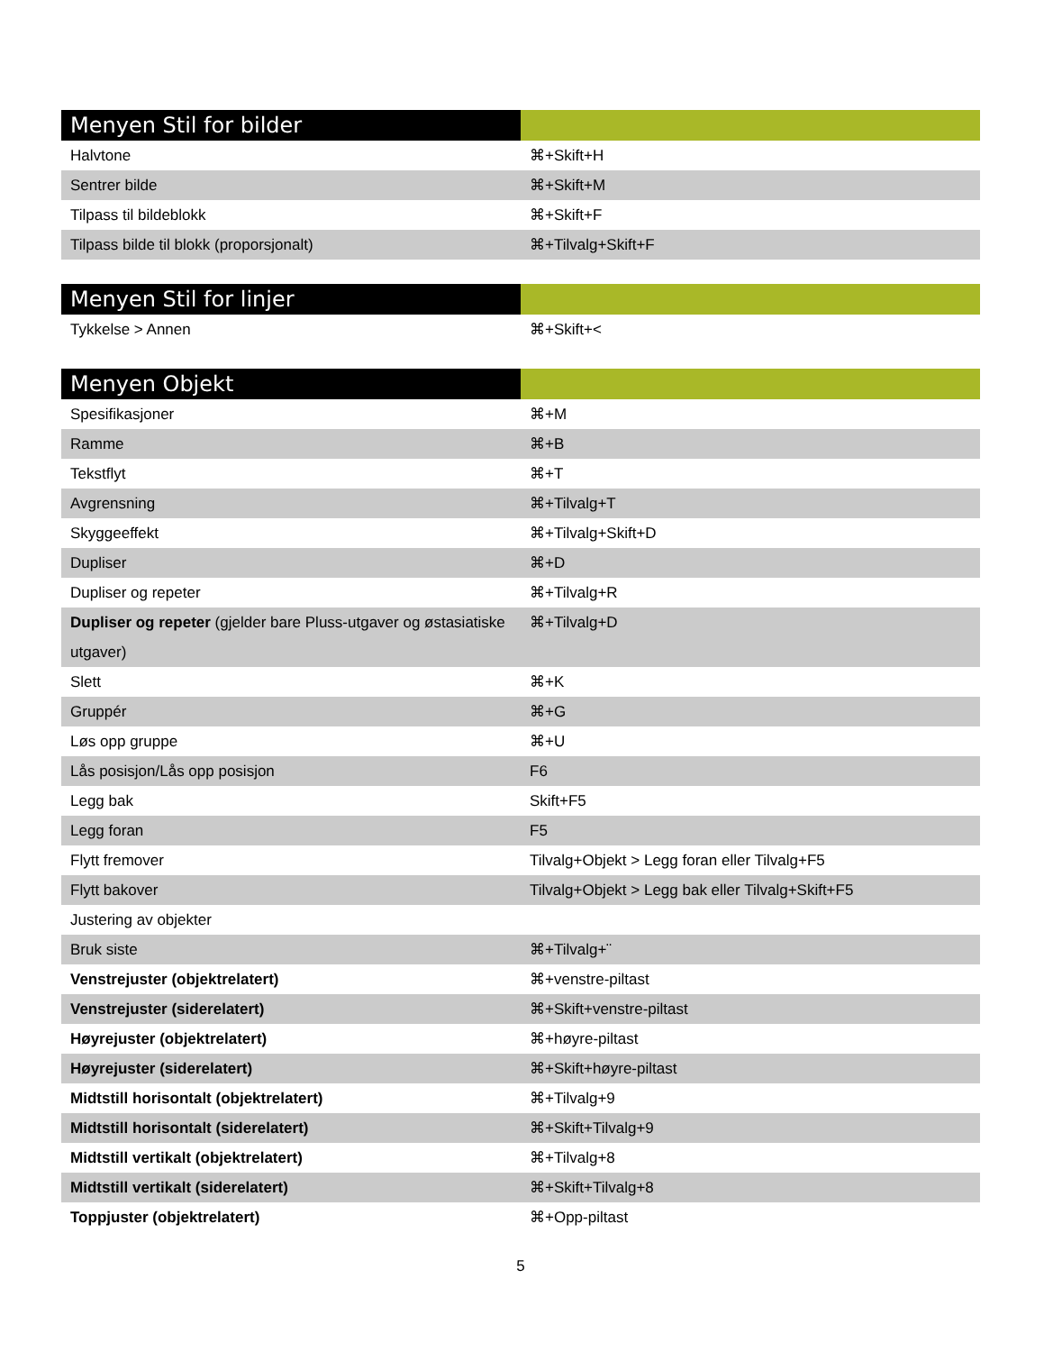| Menyen Stil for bilder | |
| --- | --- |
| Halvtone | ⌘+Skift+H |
| Sentrer bilde | ⌘+Skift+M |
| Tilpass til bildeblokk | ⌘+Skift+F |
| Tilpass bilde til blokk (proporsjonalt) | ⌘+Tilvalg+Skift+F |
| Menyen Stil for linjer | |
| --- | --- |
| Tykkelse > Annen | ⌘+Skift+< |
| Menyen Objekt | |
| --- | --- |
| Spesifikasjoner | ⌘+M |
| Ramme | ⌘+B |
| Tekstflyt | ⌘+T |
| Avgrensning | ⌘+Tilvalg+T |
| Skyggeeffekt | ⌘+Tilvalg+Skift+D |
| Dupliser | ⌘+D |
| Dupliser og repeter | ⌘+Tilvalg+R |
| Dupliser og repeter (gjelder bare Pluss-utgaver og østasiatiske utgaver) | ⌘+Tilvalg+D |
| Slett | ⌘+K |
| Gruppér | ⌘+G |
| Løs opp gruppe | ⌘+U |
| Lås posisjon/Lås opp posisjon | F6 |
| Legg bak | Skift+F5 |
| Legg foran | F5 |
| Flytt fremover | Tilvalg+Objekt > Legg foran eller Tilvalg+F5 |
| Flytt bakover | Tilvalg+Objekt > Legg bak eller Tilvalg+Skift+F5 |
| Justering av objekter | |
| Bruk siste | ⌘+Tilvalg+¨ |
| Venstrejuster (objektrelatert) | ⌘+venstre-piltast |
| Venstrejuster (siderelatert) | ⌘+Skift+venstre-piltast |
| Høyrejuster (objektrelatert) | ⌘+høyre-piltast |
| Høyrejuster (siderelatert) | ⌘+Skift+høyre-piltast |
| Midtstill horisontalt (objektrelatert) | ⌘+Tilvalg+9 |
| Midtstill horisontalt (siderelatert) | ⌘+Skift+Tilvalg+9 |
| Midtstill vertikalt (objektrelatert) | ⌘+Tilvalg+8 |
| Midtstill vertikalt (siderelatert) | ⌘+Skift+Tilvalg+8 |
| Toppjuster (objektrelatert) | ⌘+Opp-piltast |
5